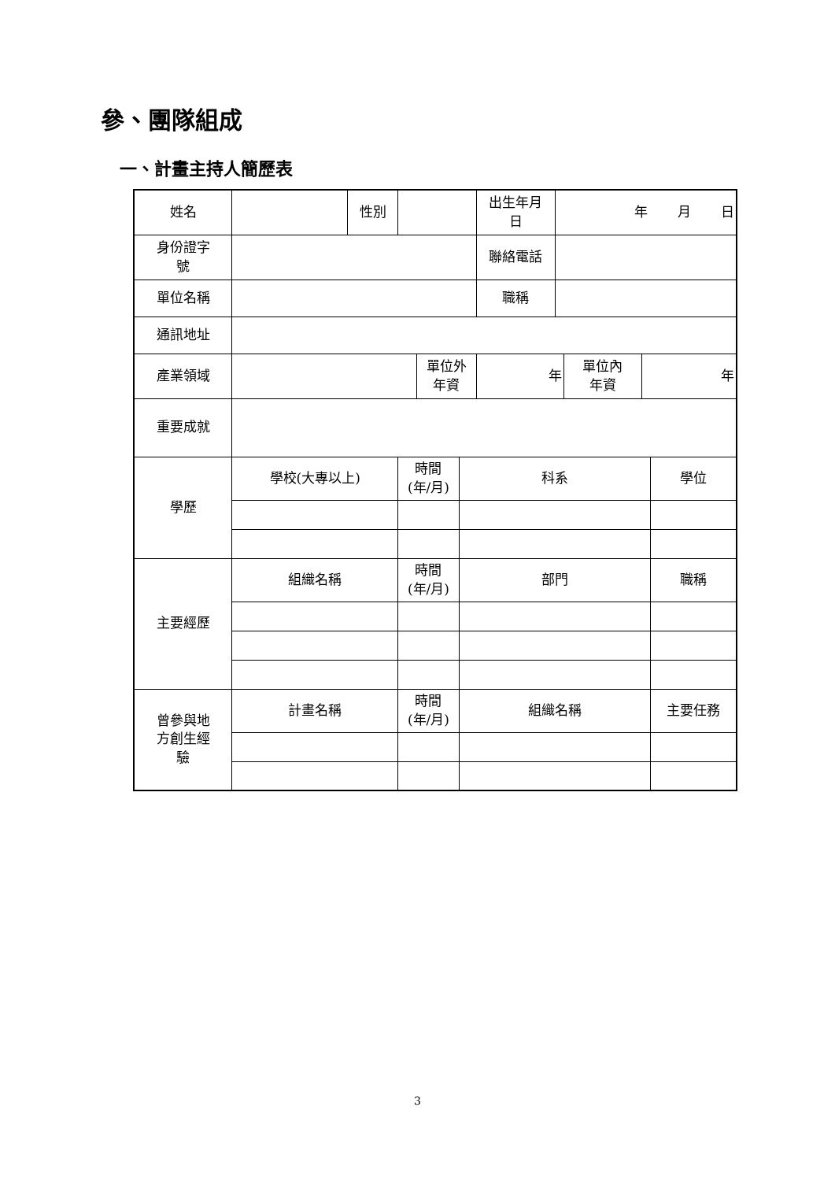參、團隊組成
一、計畫主持人簡歷表
| 姓名 | | 性別 | | | | 出生年月 日 | 年 月 日 | | | |
| 身份證字 號 | | | | | | 聯絡電話 | | | | |
| 單位名稱 | | | | | | 職稱 | | | | |
| 通訊地址 | | | | | | | | | | |
| 產業領域 | | | | 單位外 年資 | | 年 | | 單位內 年資 | 年 | |
| 重要成就 | | | | | | | | | | |
| 學歷 | 學校(大專以上) | | 時間 (年/月) | | 科系 | | | | | 學位 |
| 主要經歷 | 組織名稱 | | 時間 (年/月) | | 部門 | | | | | 職稱 |
| 曾參與地 方創生經 驗 | 計畫名稱 | | 時間 (年/月) | | 組織名稱 | | | | | 主要任務 |
3